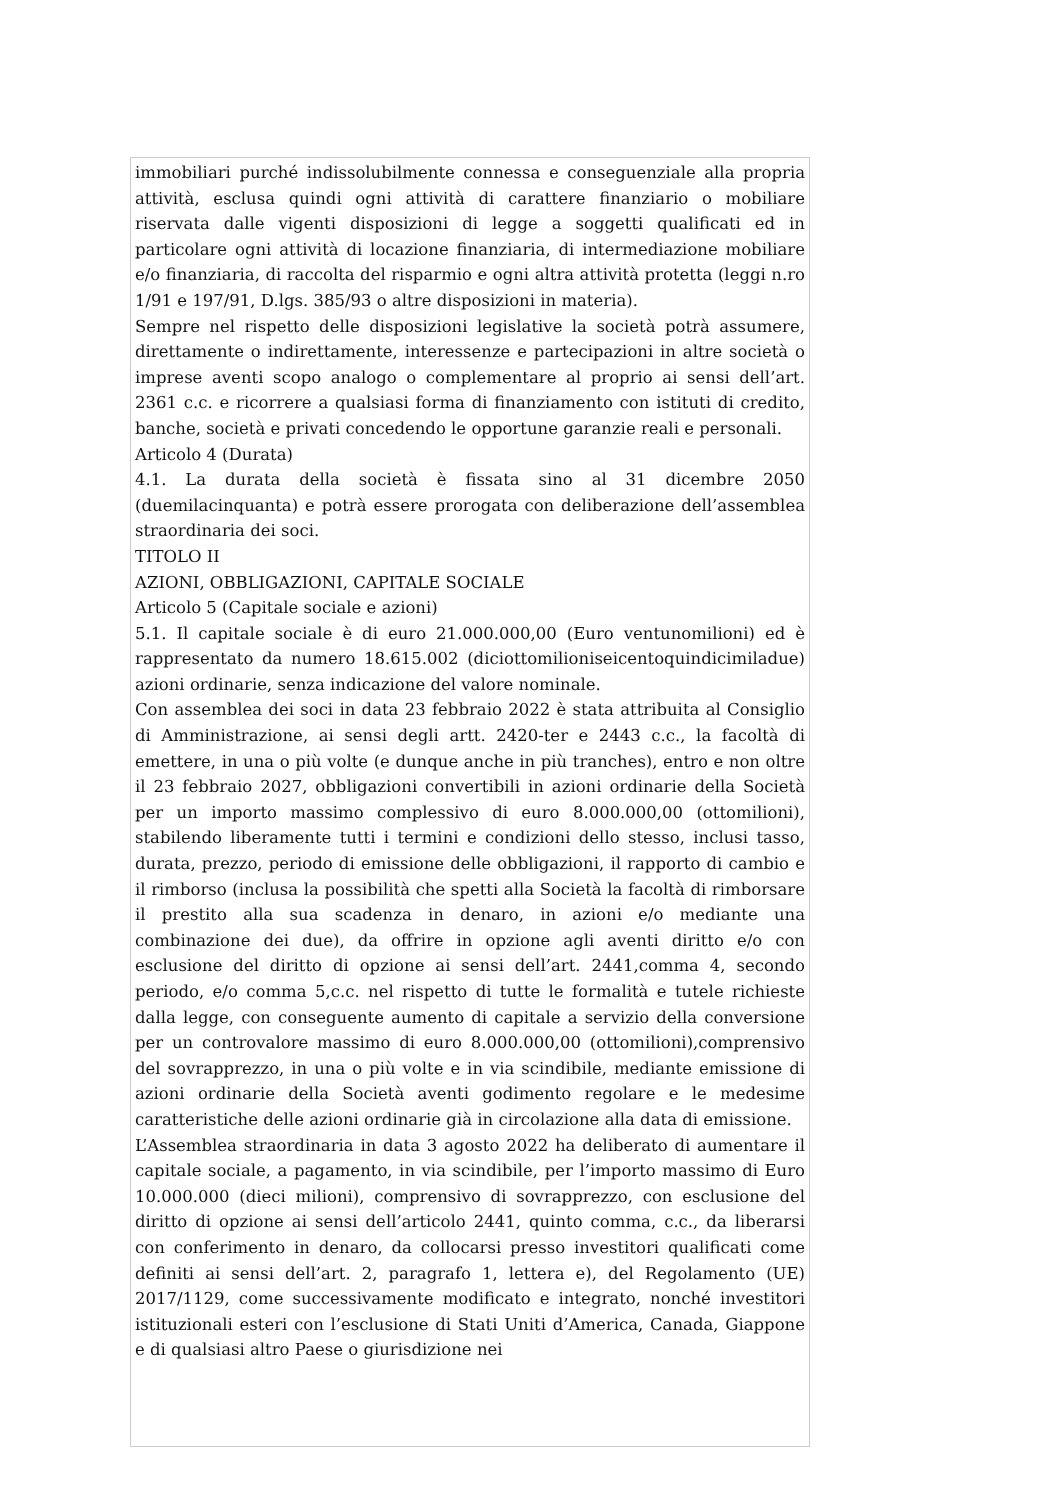immobiliari purché indissolubilmente connessa e conseguenziale alla propria attività, esclusa quindi ogni attività di carattere finanziario o mobiliare riservata dalle vigenti disposizioni di legge a soggetti qualificati ed in particolare ogni attività di locazione finanziaria, di intermediazione mobiliare e/o finanziaria, di raccolta del risparmio e ogni altra attività protetta (leggi n.ro 1/91 e 197/91, D.lgs. 385/93 o altre disposizioni in materia).
Sempre nel rispetto delle disposizioni legislative la società potrà assumere, direttamente o indirettamente, interessenze e partecipazioni in altre società o imprese aventi scopo analogo o complementare al proprio ai sensi dell’art. 2361 c.c. e ricorrere a qualsiasi forma di finanziamento con istituti di credito, banche, società e privati concedendo le opportune garanzie reali e personali.
Articolo 4 (Durata)
4.1. La durata della società è fissata sino al 31 dicembre 2050 (duemilacinquanta) e potrà essere prorogata con deliberazione dell’assemblea straordinaria dei soci.
TITOLO II
AZIONI, OBBLIGAZIONI, CAPITALE SOCIALE
Articolo 5 (Capitale sociale e azioni)
5.1. Il capitale sociale è di euro 21.000.000,00 (Euro ventunomilioni) ed è rappresentato da numero 18.615.002 (diciottomilioniseicentoquindicimiladue) azioni ordinarie, senza indicazione del valore nominale.
Con assemblea dei soci in data 23 febbraio 2022 è stata attribuita al Consiglio di Amministrazione, ai sensi degli artt. 2420-ter e 2443 c.c., la facoltà di emettere, in una o più volte (e dunque anche in più tranches), entro e non oltre il 23 febbraio 2027, obbligazioni convertibili in azioni ordinarie della Società per un importo massimo complessivo di euro 8.000.000,00 (ottomilioni), stabilendo liberamente tutti i termini e condizioni dello stesso, inclusi tasso, durata, prezzo, periodo di emissione delle obbligazioni, il rapporto di cambio e il rimborso (inclusa la possibilità che spetti alla Società la facoltà di rimborsare il prestito alla sua scadenza in denaro, in azioni e/o mediante una combinazione dei due), da offrire in opzione agli aventi diritto e/o con esclusione del diritto di opzione ai sensi dell’art. 2441,comma 4, secondo periodo, e/o comma 5,c.c. nel rispetto di tutte le formalità e tutele richieste dalla legge, con conseguente aumento di capitale a servizio della conversione per un controvalore massimo di euro 8.000.000,00 (ottomilioni),comprensivo del sovrapprezzo, in una o più volte e in via scindibile, mediante emissione di azioni ordinarie della Società aventi godimento regolare e le medesime caratteristiche delle azioni ordinarie già in circolazione alla data di emissione.
L’Assemblea straordinaria in data 3 agosto 2022 ha deliberato di aumentare il capitale sociale, a pagamento, in via scindibile, per l’importo massimo di Euro 10.000.000 (dieci milioni), comprensivo di sovrapprezzo, con esclusione del diritto di opzione ai sensi dell’articolo 2441, quinto comma, c.c., da liberarsi con conferimento in denaro, da collocarsi presso investitori qualificati come definiti ai sensi dell’art. 2, paragrafo 1, lettera e), del Regolamento (UE) 2017/1129, come successivamente modificato e integrato, nonché investitori istituzionali esteri con l’esclusione di Stati Uniti d’America, Canada, Giappone e di qualsiasi altro Paese o giurisdizione nei